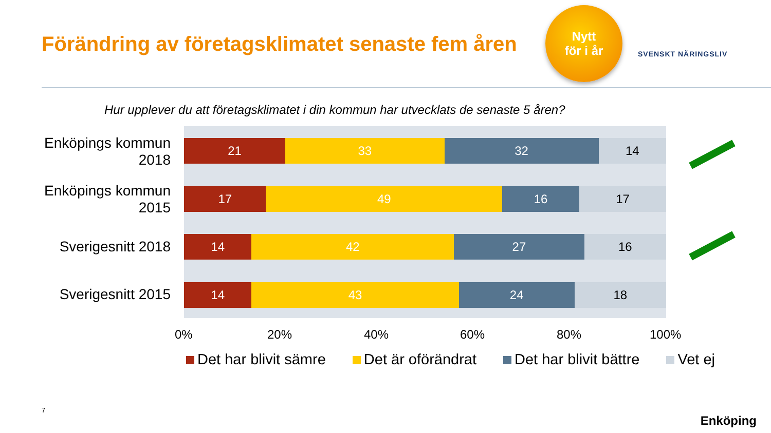Förändring av företagsklimatet senaste fem åren
Nytt
för i år
SVENSKT NÄRINGSLIV
Hur upplever du att företagsklimatet i din kommun har utvecklats de senaste 5 åren?
Enköpings kommun 2018
Enköpings kommun 2015
Sverigesnitt 2018
Sverigesnitt 2015
21 33 32 14
17 49 16 17
14 42 27 16
14 43 24 18
0% 20% 40% 60% 80% 100%
Det har blivit sämre Det är oförändrat Det har blivit bättre Vet ej
7
Enköping